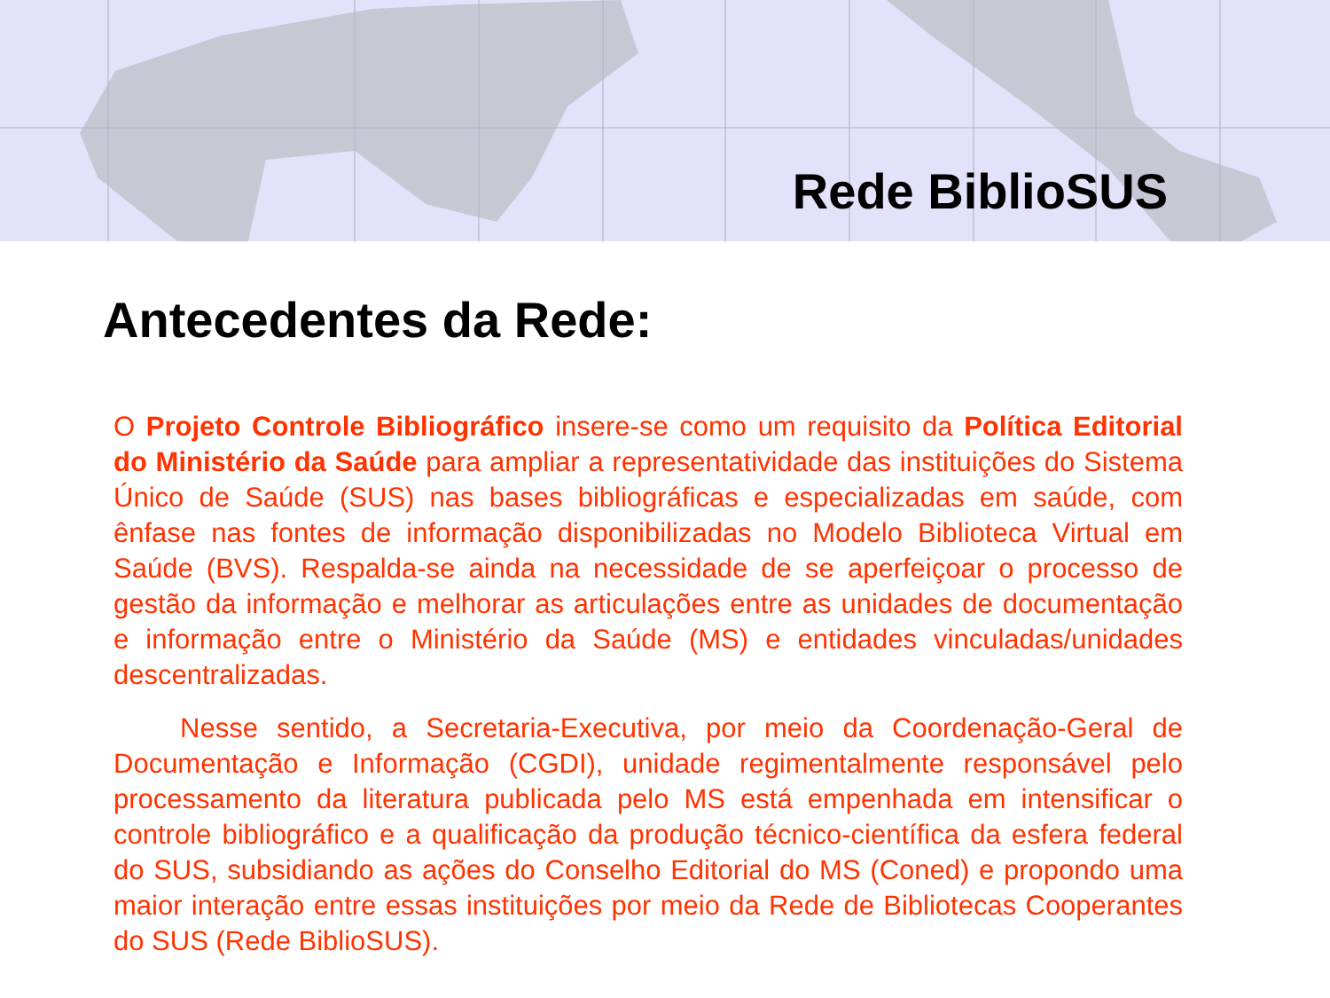Rede BiblioSUS
Antecedentes da Rede:
O Projeto Controle Bibliográfico insere-se como um requisito da Política Editorial do Ministério da Saúde para ampliar a representatividade das instituições do Sistema Único de Saúde (SUS) nas bases bibliográficas e especializadas em saúde, com ênfase nas fontes de informação disponibilizadas no Modelo Biblioteca Virtual em Saúde (BVS). Respalda-se ainda na necessidade de se aperfeiçoar o processo de gestão da informação e melhorar as articulações entre as unidades de documentação e informação entre o Ministério da Saúde (MS) e entidades vinculadas/unidades descentralizadas.
Nesse sentido, a Secretaria-Executiva, por meio da Coordenação-Geral de Documentação e Informação (CGDI), unidade regimentalmente responsável pelo processamento da literatura publicada pelo MS está empenhada em intensificar o controle bibliográfico e a qualificação da produção técnico-científica da esfera federal do SUS, subsidiando as ações do Conselho Editorial do MS (Coned) e propondo uma maior interação entre essas instituições por meio da Rede de Bibliotecas Cooperantes do SUS (Rede BiblioSUS).